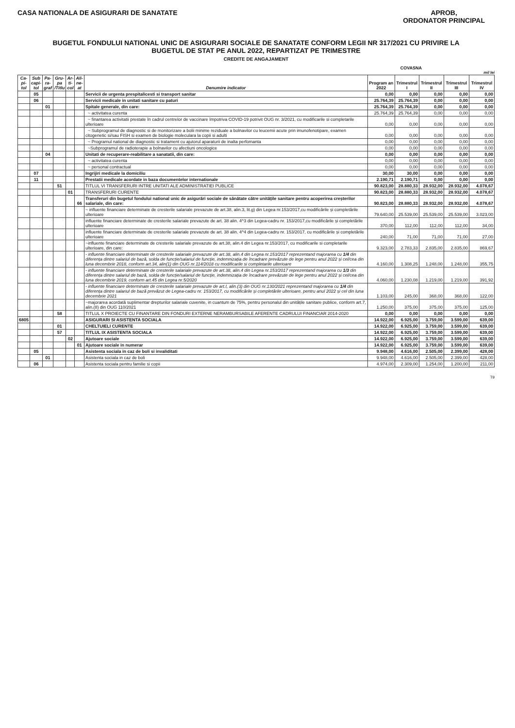CASA NATIONALA DE ASIGURARI DE SANATATE
APROB,
ORDONATOR PRINCIPAL
BUGETUL FONDULUI NATIONAL UNIC DE ASIGURARI SOCIALE DE SANATATE CONFORM LEGII NR 317/2021 CU PRIVIRE LA
BUGETUL DE STAT PE ANUL 2022, REPARTIZAT PE TRIMESTRE
CREDITE DE ANGAJAMENT
COVASNA
mil lei
| Ca- pi- tol | Sub capi- tol | Pa- ra- graf | Gru- pa /Titlu | Ar- ti- col | Ali- ne- at | Denumire indicator | Program an 2022 | Trimestrul I | Trimestrul II | Trimestrul III | Trimestrul IV |
| --- | --- | --- | --- | --- | --- | --- | --- | --- | --- | --- | --- |
| | 05 | | | | | Servicii de urgenta prespitalicesti si transport sanitar | 0,00 | 0,00 | 0,00 | 0,00 | 0,00 |
| | 06 | | | | | Servicii medicale in unitati sanitare cu paturi | 25.764,39 | 25.764,39 | 0,00 | 0,00 | 0,00 |
| | | 01 | | | | Spitale generale, din care: | 25.764,39 | 25.764,39 | 0,00 | 0,00 | 0,00 |
| | | | | | | ~ activitatea curenta | 25.764,39 | 25.764,39 | 0,00 | 0,00 | 0,00 |
| | | | | | | ~ finantarea activitatii prestate în cadrul centrelor de vaccinare împotriva COVID-19 potrivit OUG nr. 3/2021, cu modificarile si completarile ulterioare | 0,00 | 0,00 | 0,00 | 0,00 | 0,00 |
| | | | | | | ~ Subprogramul de diagnostic si de monitorizare a bolii minime reziduale a bolnavilor cu leucemii acute prin imunofenotipare, examen citogenetic si/sau FISH si examen de biologie moleculara la copii si adulti | 0,00 | 0,00 | 0,00 | 0,00 | 0,00 |
| | | | | | | ~ Programul national de diagnostic si tratament cu ajutorul aparaturii de inalta perfomanta | 0,00 | 0,00 | 0,00 | 0,00 | 0,00 |
| | | | | | | ~Subprogramul de radioterapie a bolnavilor cu afectiuni oncologice | 0,00 | 0,00 | 0,00 | 0,00 | 0,00 |
| | | 04 | | | | Unitati de recuperare-reabilitare a sanatatii, din care: | 0,00 | 0,00 | 0,00 | 0,00 | 0,00 |
| | | | | | | ~ activitatea curenta | 0,00 | 0,00 | 0,00 | 0,00 | 0,00 |
| | | | | | | ~ personal contractual | 0,00 | 0,00 | 0,00 | 0,00 | 0,00 |
| | 07 | | | | | Ingrijiri medicale la domiciliu | 30,00 | 30,00 | 0,00 | 0,00 | 0,00 |
| | 11 | | | | | Prestatii medicale acordate in baza documentelor internationale | 2.190,71 | 2.190,71 | 0,00 | 0,00 | 0,00 |
| | | | 51 | | | TITLUL VI TRANSFERURI INTRE UNITATI ALE ADMINISTRATIEI PUBLICE | 90.823,00 | 28.880,33 | 28.932,00 | 28.932,00 | 4.078,67 |
| | | | | 01 | | TRANSFERURI CURENTE | 90.823,00 | 28.880,33 | 28.932,00 | 28.932,00 | 4.078,67 |
| | | | | | 66 | Transferuri din bugetul fondului national unic de asigurări sociale de sănătate către unitățile sanitare pentru acoperirea creșterilor salariale, din care: | 90.823,00 | 28.880,33 | 28.932,00 | 28.932,00 | 4.078,67 |
| | | | | | | ~ influente financiare determinate de cresterile salariale prevazute de art.38, alin.3, lit.g) din Legea nr.153/2017,cu modificările și completările ulterioare | 79.640,00 | 25.539,00 | 25.539,00 | 25.539,00 | 3.023,00 |
| | | | | | | influente financiare determinate de cresterile salariale prevazute de art. 38 alin. 4^3 din Legea-cadru nr. 153/2017,cu modificările și completările ulterioare | 370,00 | 112,00 | 112,00 | 112,00 | 34,00 |
| | | | | | | influente financiare determinate de cresterile salariale prevazute de art. 38 alin. 4^4 din Legea-cadru nr. 153/2017, cu modificările și completările ulterioare | 240,00 | 71,00 | 71,00 | 71,00 | 27,00 |
| | | | | | | ~influente financiare determinate de cresterile salariale prevazute de art.38, alin.4 din Legea nr.153/2017, cu modificarile si completarile ulterioare, din care: | 9.323,00 | 2.783,33 | 2.835,00 | 2.835,00 | 869,67 |
| | | | | | | - influente financiare determinate de cresterile salariale prevazute de art.38, alin.4 din Legea nr.153/2017 reprezentand majorarea cu 1/4 din diferența dintre salariul de bază, solda de funcție/salariul de funcție, indemnizația de încadrare prevăzute de lege pentru anul 2022 și cel/cea din luna decembrie 2018, conform art.34, alin(1) din OUG nr.114/2018 cu modificarile si completarile ulterioare | 4.160,00 | 1.308,25 | 1.248,00 | 1.248,00 | 355,75 |
| | | | | | | - influente financiare determinate de cresterile salariale prevazute de art.38, alin.4 din Legea nr.153/2017 reprezentand majorarea cu 1/3 din diferența dintre salariul de bază, solda de funcție/salariul de funcție, indemnizația de încadrare prevăzute de lege pentru anul 2022 și cel/cea din luna decembrie 2019, conform art.45 din Legea nr.5/2020 | 4.060,00 | 1.230,08 | 1.219,00 | 1.219,00 | 391,92 |
| | | | | | | - influente financiare determinate de cresterile salariale prevazute de art.I, alin.(3) din OUG nr.130/2021 reprezentand majorarea cu 1/4 din diferența dintre salariul de bază prevăzut de Legea-cadru nr. 153/2017, cu modificările și completările ulterioare, pentru anul 2022 și cel din luna decembrie 2021 | 1.103,00 | 245,00 | 368,00 | 368,00 | 122,00 |
| | | | | | | ~majorarea acordată suplimentar drepturilor salariale cuvenite, in cuantum de 75%, pentru personalul din unitățile sanitare publice, conform art.7, alin.(8) din OUG 110/2021 | 1.250,00 | 375,00 | 375,00 | 375,00 | 125,00 |
| | | | 58 | | | TITLUL X PROIECTE CU FINANTARE DIN FONDURI EXTERNE NERAMBURSABILE AFERENTE CADRULUI FINANCIAR 2014-2020 | 0,00 | 0,00 | 0,00 | 0,00 | 0,00 |
| 6805 | | | | | | ASIGURARI SI ASISTENTA SOCIALA | 14.922,00 | 6.925,00 | 3.759,00 | 3.599,00 | 639,00 |
| | | | 01 | | | CHELTUIELI CURENTE | 14.922,00 | 6.925,00 | 3.759,00 | 3.599,00 | 639,00 |
| | | | 57 | | | TITLUL IX ASISTENTA SOCIALA | 14.922,00 | 6.925,00 | 3.759,00 | 3.599,00 | 639,00 |
| | | | | 02 | | Ajutoare sociale | 14.922,00 | 6.925,00 | 3.759,00 | 3.599,00 | 639,00 |
| | | | | | 01 | Ajutoare sociale in numerar | 14.922,00 | 6.925,00 | 3.759,00 | 3.599,00 | 639,00 |
| | 05 | | | | | Asistenta sociala in caz de boli si invaliditati | 9.948,00 | 4.616,00 | 2.505,00 | 2.399,00 | 428,00 |
| | | 01 | | | | Asistenta sociala in caz de boli | 9.948,00 | 4.616,00 | 2.505,00 | 2.399,00 | 428,00 |
| | 06 | | | | | Asistenta sociala pentru familie si copii | 4.974,00 | 2.309,00 | 1.254,00 | 1.200,00 | 211,00 |
T9